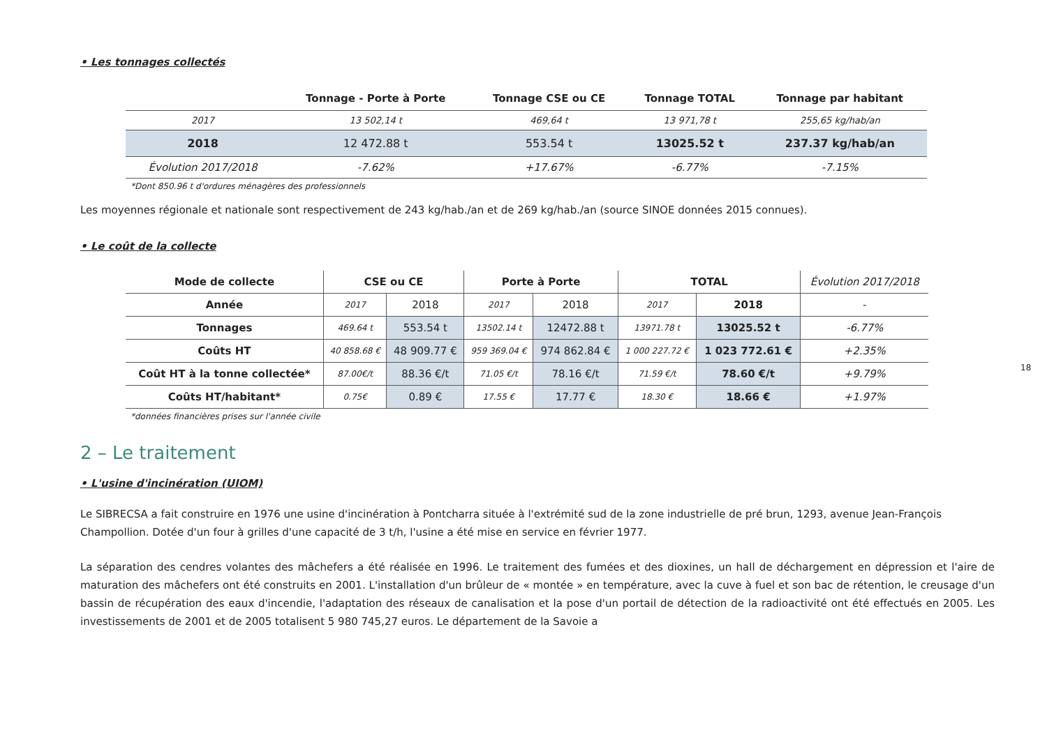• Les tonnages collectés
| | Tonnage - Porte à Porte | Tonnage CSE ou CE | Tonnage TOTAL | Tonnage par habitant |
| --- | --- | --- | --- | --- |
| 2017 | 13 502,14 t | 469,64 t | 13 971,78 t | 255,65 kg/hab/an |
| 2018 | 12 472.88 t | 553.54 t | 13025.52 t | 237.37 kg/hab/an |
| Évolution 2017/2018 | -7.62% | +17.67% | -6.77% | -7.15% |
*Dont 850.96 t d'ordures ménagères des professionnels
Les moyennes régionale et nationale sont respectivement de 243 kg/hab./an et de 269 kg/hab./an (source SINOE données 2015 connues).
• Le coût de la collecte
| Mode de collecte | CSE ou CE | | Porte à Porte | | TOTAL | | Évolution 2017/2018 |
| --- | --- | --- | --- | --- | --- | --- | --- |
| Année | 2017 | 2018 | 2017 | 2018 | 2017 | 2018 | - |
| Tonnages | 469.64 t | 553.54 t | 13502.14 t | 12472.88 t | 13971.78 t | 13025.52 t | -6.77% |
| Coûts HT | 40 858.68 € | 48 909.77 € | 959 369.04 € | 974 862.84 € | 1 000 227.72 € | 1 023 772.61 € | +2.35% |
| Coût HT à la tonne collectée* | 87.00€/t | 88.36 €/t | 71.05 €/t | 78.16 €/t | 71.59 €/t | 78.60 €/t | +9.79% |
| Coûts HT/habitant* | 0.75€ | 0.89 € | 17.55 € | 17.77 € | 18.30 € | 18.66 € | +1.97% |
*données financières prises sur l'année civile
2 – Le traitement
• L'usine d'incinération (UIOM)
Le SIBRECSA a fait construire en 1976 une usine d'incinération à Pontcharra située à l'extrémité sud de la zone industrielle de pré brun, 1293, avenue Jean-François Champollion. Dotée d'un four à grilles d'une capacité de 3 t/h, l'usine a été mise en service en février 1977.
La séparation des cendres volantes des mâchefers a été réalisée en 1996. Le traitement des fumées et des dioxines, un hall de déchargement en dépression et l'aire de maturation des mâchefers ont été construits en 2001. L'installation d'un brûleur de « montée » en température, avec la cuve à fuel et son bac de rétention, le creusage d'un bassin de récupération des eaux d'incendie, l'adaptation des réseaux de canalisation et la pose d'un portail de détection de la radioactivité ont été effectués en 2005. Les investissements de 2001 et de 2005 totalisent 5 980 745,27 euros. Le département de la Savoie a
18